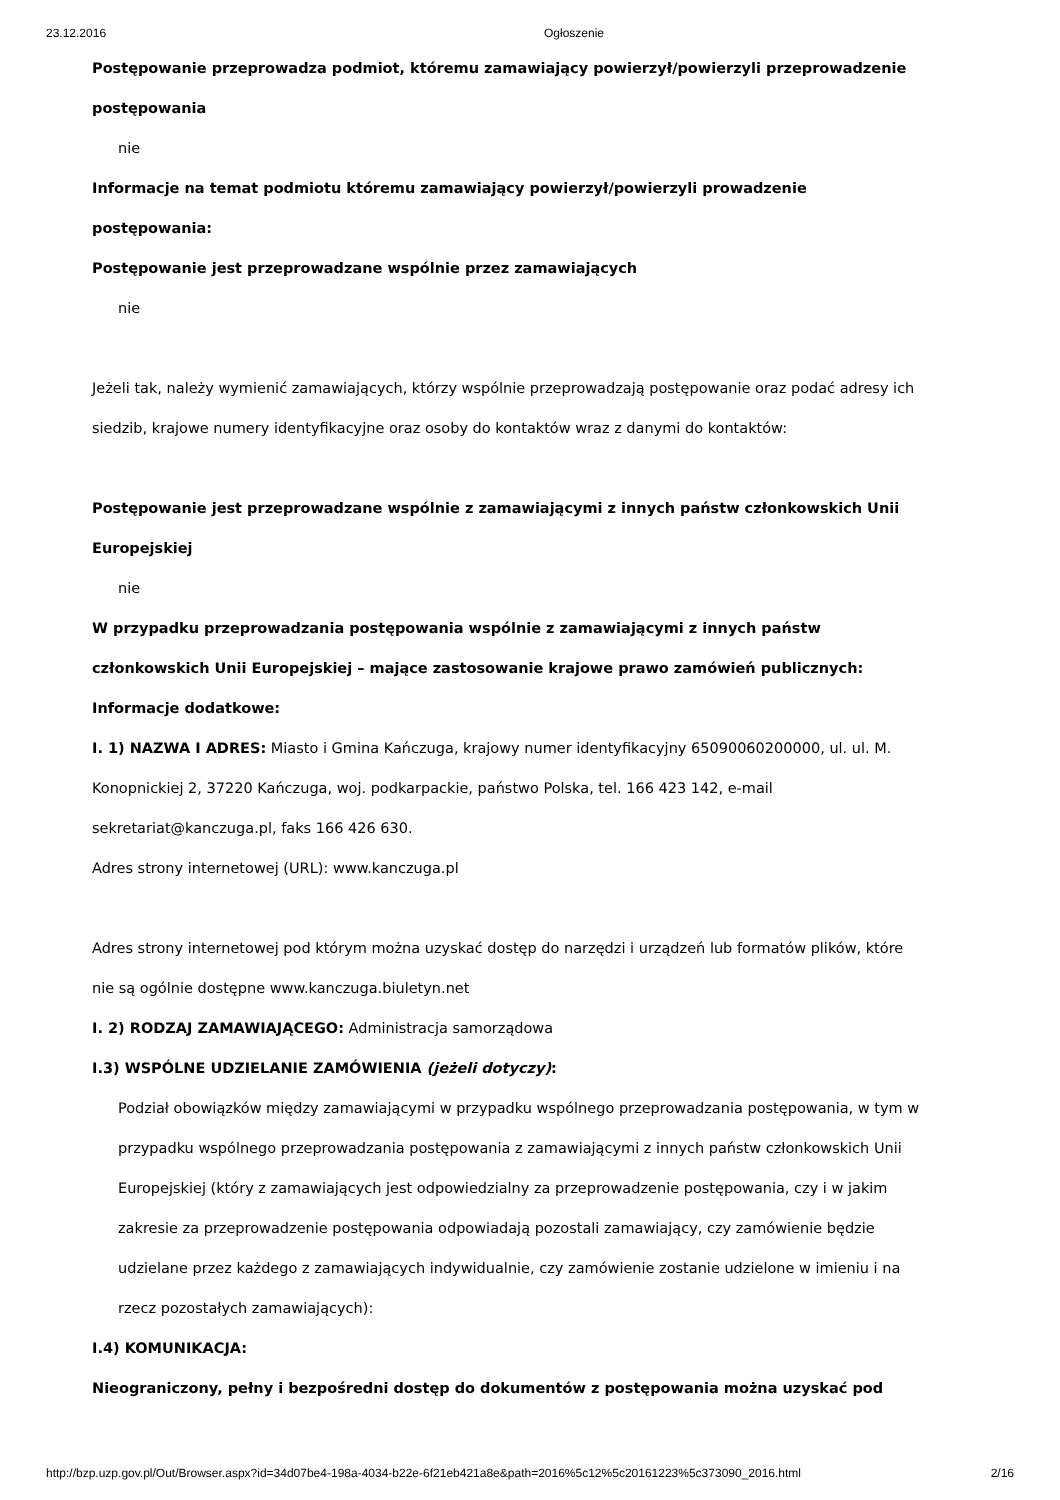23.12.2016 Ogłoszenie
Postępowanie przeprowadza podmiot, któremu zamawiający powierzył/powierzyli przeprowadzenie postępowania
nie
Informacje na temat podmiotu któremu zamawiający powierzył/powierzyli prowadzenie postępowania:
Postępowanie jest przeprowadzane wspólnie przez zamawiających
nie
Jeżeli tak, należy wymienić zamawiających, którzy wspólnie przeprowadzają postępowanie oraz podać adresy ich siedzib, krajowe numery identyfikacyjne oraz osoby do kontaktów wraz z danymi do kontaktów:
Postępowanie jest przeprowadzane wspólnie z zamawiającymi z innych państw członkowskich Unii Europejskiej
nie
W przypadku przeprowadzania postępowania wspólnie z zamawiającymi z innych państw członkowskich Unii Europejskiej – mające zastosowanie krajowe prawo zamówień publicznych:
Informacje dodatkowe:
I. 1) NAZWA I ADRES: Miasto i Gmina Kańczuga, krajowy numer identyfikacyjny 65090060200000, ul. ul. M. Konopnickiej 2, 37220 Kańczuga, woj. podkarpackie, państwo Polska, tel. 166 423 142, e-mail sekretariat@kanczuga.pl, faks 166 426 630.
Adres strony internetowej (URL): www.kanczuga.pl
Adres strony internetowej pod którym można uzyskać dostęp do narzędzi i urządzeń lub formatów plików, które nie są ogólnie dostępne www.kanczuga.biuletyn.net
I. 2) RODZAJ ZAMAWIAJĄCEGO: Administracja samorządowa
I.3) WSPÓLNE UDZIELANIE ZAMÓWIENIA (jeżeli dotyczy):
Podział obowiązków między zamawiającymi w przypadku wspólnego przeprowadzania postępowania, w tym w przypadku wspólnego przeprowadzania postępowania z zamawiającymi z innych państw członkowskich Unii Europejskiej (który z zamawiających jest odpowiedzialny za przeprowadzenie postępowania, czy i w jakim zakresie za przeprowadzenie postępowania odpowiadają pozostali zamawiający, czy zamówienie będzie udzielane przez każdego z zamawiających indywidualnie, czy zamówienie zostanie udzielone w imieniu i na rzecz pozostałych zamawiających):
I.4) KOMUNIKACJA:
Nieograniczony, pełny i bezpośredni dostęp do dokumentów z postępowania można uzyskać pod
http://bzp.uzp.gov.pl/Out/Browser.aspx?id=34d07be4-198a-4034-b22e-6f21eb421a8e&path=2016%5c12%5c20161223%5c373090_2016.html 2/16